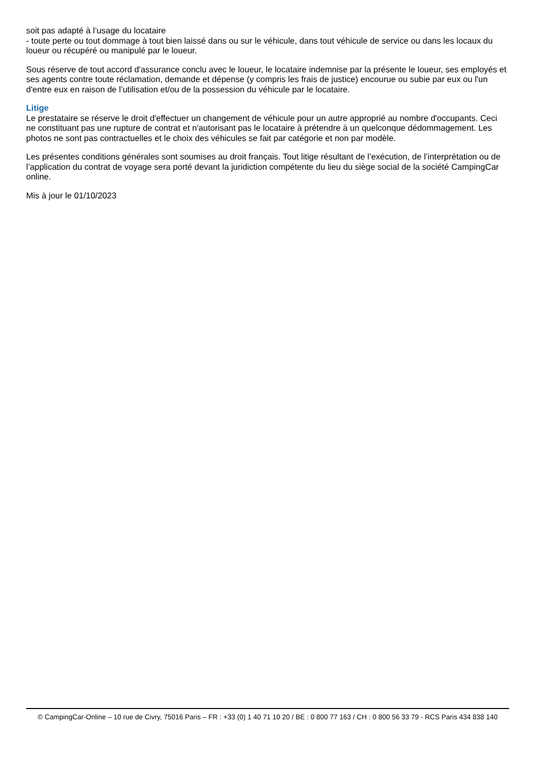soit pas adapté à l’usage du locataire
- toute perte ou tout dommage à tout bien laissé dans ou sur le véhicule, dans tout véhicule de service ou dans les locaux du loueur ou récupéré ou manipulé par le loueur.
Sous réserve de tout accord d'assurance conclu avec le loueur, le locataire indemnise par la présente le loueur, ses employés et ses agents contre toute réclamation, demande et dépense (y compris les frais de justice) encourue ou subie par eux ou l'un d'entre eux en raison de l’utilisation et/ou de la possession du véhicule par le locataire.
Litige
Le prestataire se réserve le droit d'effectuer un changement de véhicule pour un autre approprié au nombre d'occupants. Ceci ne constituant pas une rupture de contrat et n'autorisant pas le locataire à prétendre à un quelconque dédommagement. Les photos ne sont pas contractuelles et le choix des véhicules se fait par catégorie et non par modèle.
Les présentes conditions générales sont soumises au droit français. Tout litige résultant de l’exécution, de l’interprétation ou de l’application du contrat de voyage sera porté devant la juridiction compétente du lieu du siège social de la société CampingCar online.
Mis à jour le 01/10/2023
© CampingCar-Online – 10 rue de Civry, 75016 Paris – FR : +33 (0) 1 40 71 10 20 / BE : 0 800 77 163 / CH : 0 800 56 33 79 - RCS Paris 434 838 140